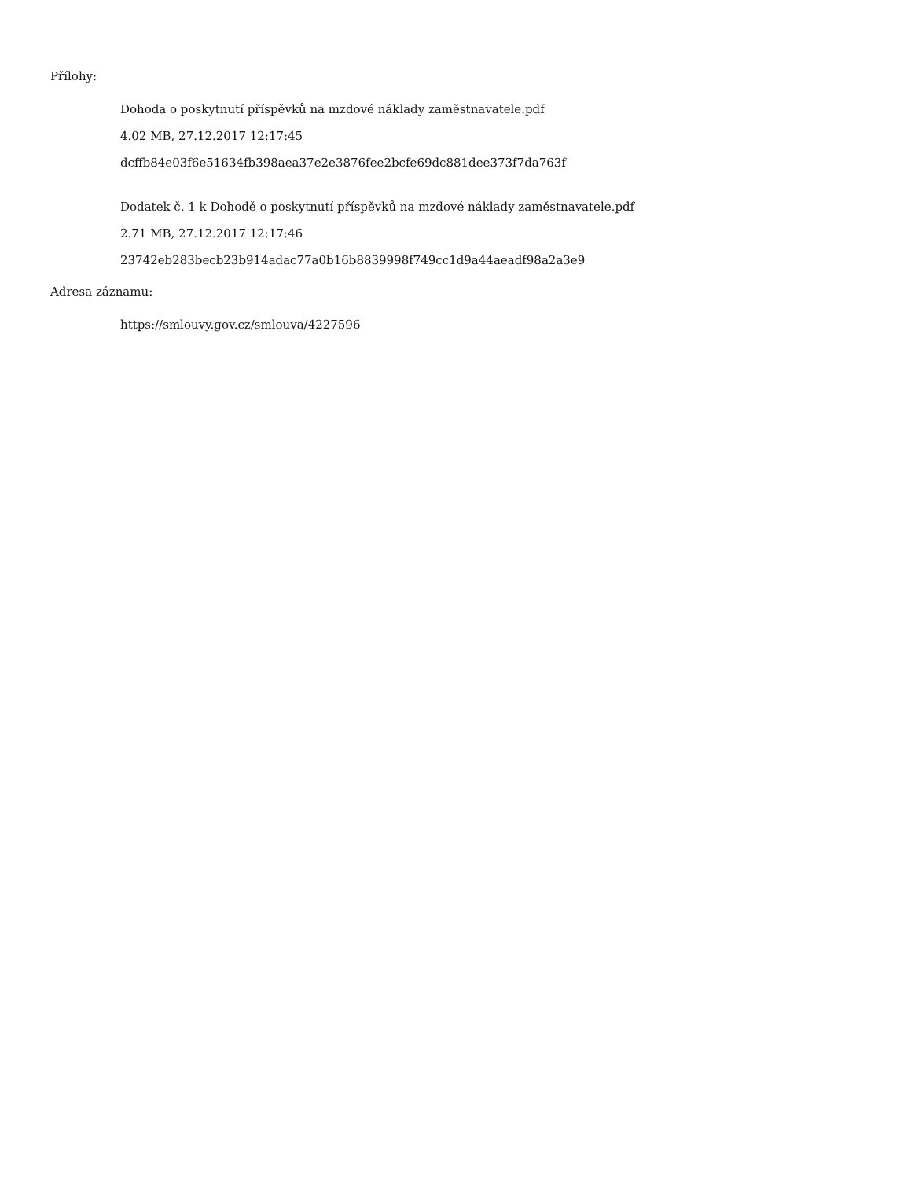Přílohy:
Dohoda o poskytnutí příspěvků na mzdové náklady zaměstnavatele.pdf
4.02 MB, 27.12.2017 12:17:45
dcffb84e03f6e51634fb398aea37e2e3876fee2bcfe69dc881dee373f7da763f
Dodatek č. 1 k Dohodě o poskytnutí příspěvků na mzdové náklady zaměstnavatele.pdf
2.71 MB, 27.12.2017 12:17:46
23742eb283becb23b914adac77a0b16b8839998f749cc1d9a44aeadf98a2a3e9
Adresa záznamu:
https://smlouvy.gov.cz/smlouva/4227596